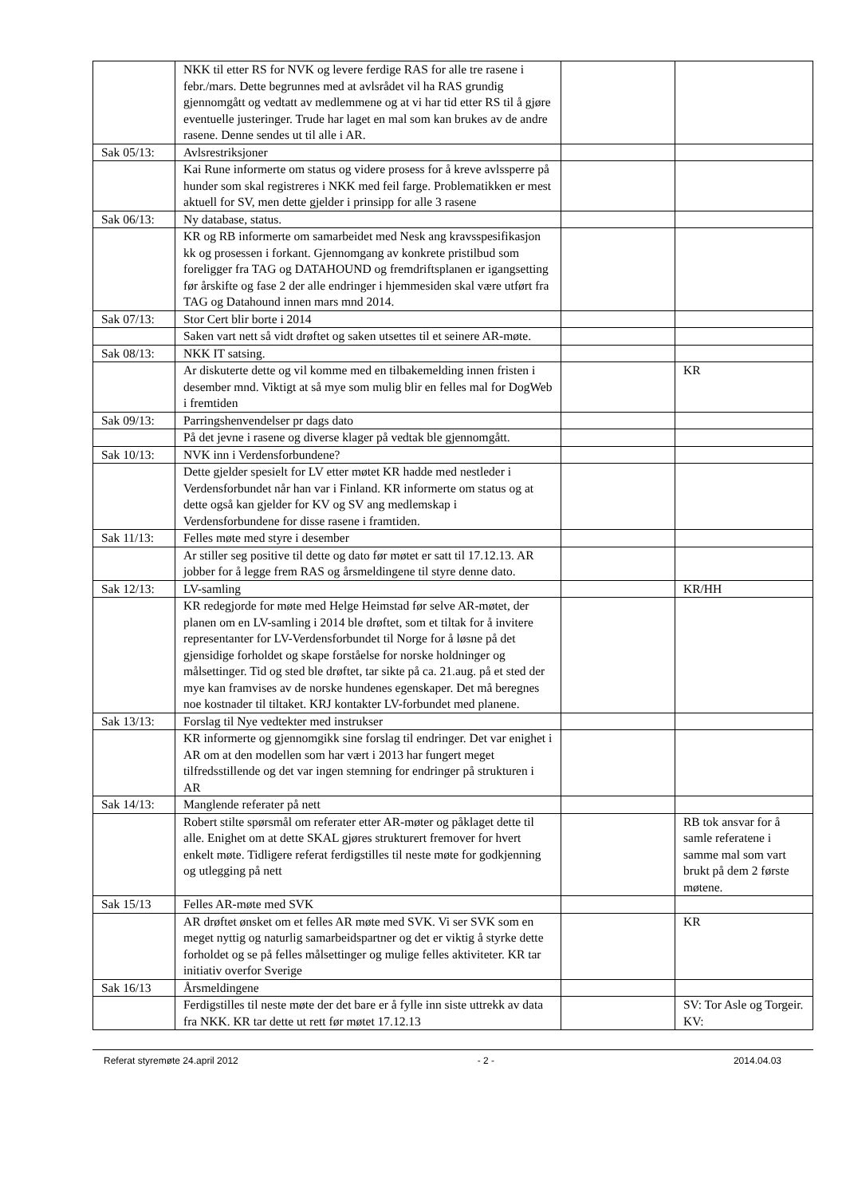| | NKK til etter RS for NVK og levere ferdige RAS for alle tre rasene i febr./mars. Dette begrunnes med at avlsrådet vil ha RAS grundig gjennomgått og vedtatt av medlemmene og at vi har tid etter RS til å gjøre eventuelle justeringer. Trude har laget en mal som kan brukes av de andre rasene. Denne sendes ut til alle i AR. | | |
| Sak 05/13: | Avlsrestriksjoner | | |
| | Kai Rune informerte om status og videre prosess for å kreve avlssperre på hunder som skal registreres i NKK med feil farge. Problematikken er mest aktuell for SV, men dette gjelder i prinsipp for alle 3 rasene | | |
| Sak 06/13: | Ny database, status. | | |
| | KR og RB informerte om samarbeidet med Nesk ang kravsspesifikasjon kk og prosessen i forkant. Gjennomgang av konkrete pristilbud som foreligger fra TAG og DATAHOUND og fremdriftsplanen er igangsetting før årskifte og fase 2 der alle endringer i hjemmesiden skal være utført fra TAG og Datahound innen mars mnd 2014. | | |
| Sak 07/13: | Stor Cert blir borte i 2014 | | |
| | Saken vart nett så vidt drøftet og saken utsettes til et seinere AR-møte. | | |
| Sak 08/13: | NKK IT satsing. | | |
| | Ar diskuterte dette og vil komme med en tilbakemelding innen fristen i desember mnd. Viktigt at så mye som mulig blir en felles mal for DogWeb i fremtiden | | KR |
| Sak 09/13: | Parringshenvendelser pr dags dato | | |
| | På det jevne i rasene og diverse klager på vedtak ble gjennomgått. | | |
| Sak 10/13: | NVK inn i Verdensforbundene? | | |
| | Dette gjelder spesielt for LV etter møtet KR hadde med nestleder i Verdensforbundet når han var i Finland. KR informerte om status og at dette også kan gjelder for KV og SV ang medlemskap i Verdensforbundene for disse rasene i framtiden. | | |
| Sak 11/13: | Felles møte med styre i desember | | |
| | Ar stiller seg positive til dette og dato før møtet er satt til 17.12.13. AR jobber for å legge frem RAS og årsmeldingene til styre denne dato. | | |
| Sak 12/13: | LV-samling | | KR/HH |
| | KR redegjorde for møte med Helge Heimstad før selve AR-møtet, der planen om en LV-samling i 2014 ble drøftet, som et tiltak for å invitere representanter for LV-Verdensforbundet til Norge for å løsne på det gjensidige forholdet og skape forståelse for norske holdninger og målsettinger. Tid og sted ble drøftet, tar sikte på ca. 21.aug. på et sted der mye kan framvises av de norske hundenes egenskaper. Det må beregnes noe kostnader til tiltaket. KRJ kontakter LV-forbundet med planene. | | |
| Sak 13/13: | Forslag til Nye vedtekter med instrukser | | |
| | KR informerte og gjennomgikk sine forslag til endringer. Det var enighet i AR om at den modellen som har vært i 2013 har fungert meget tilfredsstillende og det var ingen stemning for endringer på strukturen i AR | | |
| Sak 14/13: | Manglende referater på nett | | |
| | Robert stilte spørsmål om referater etter AR-møter og påklaget dette til alle. Enighet om at dette SKAL gjøres strukturert fremover for hvert enkelt møte. Tidligere referat ferdigstilles til neste møte for godkjenning og utlegging på nett | | RB tok ansvar for å samle referatene i samme mal som vart brukt på dem 2 første møtene. |
| Sak 15/13 | Felles AR-møte med SVK | | |
| | AR drøftet ønsket om et felles AR møte med SVK. Vi ser SVK som en meget nyttig og naturlig samarbeidspartner og det er viktig å styrke dette forholdet og se på felles målsettinger og mulige felles aktiviteter. KR tar initiativ overfor Sverige | | KR |
| Sak 16/13 | Årsmeldingene | | |
| | Ferdigstilles til neste møte der det bare er å fylle inn siste uttrekk av data fra NKK. KR tar dette ut rett før møtet 17.12.13 | | SV: Tor Asle og Torgeir. KV: |
Referat styremøte 24.april 2012 - 2 - 2014.04.03